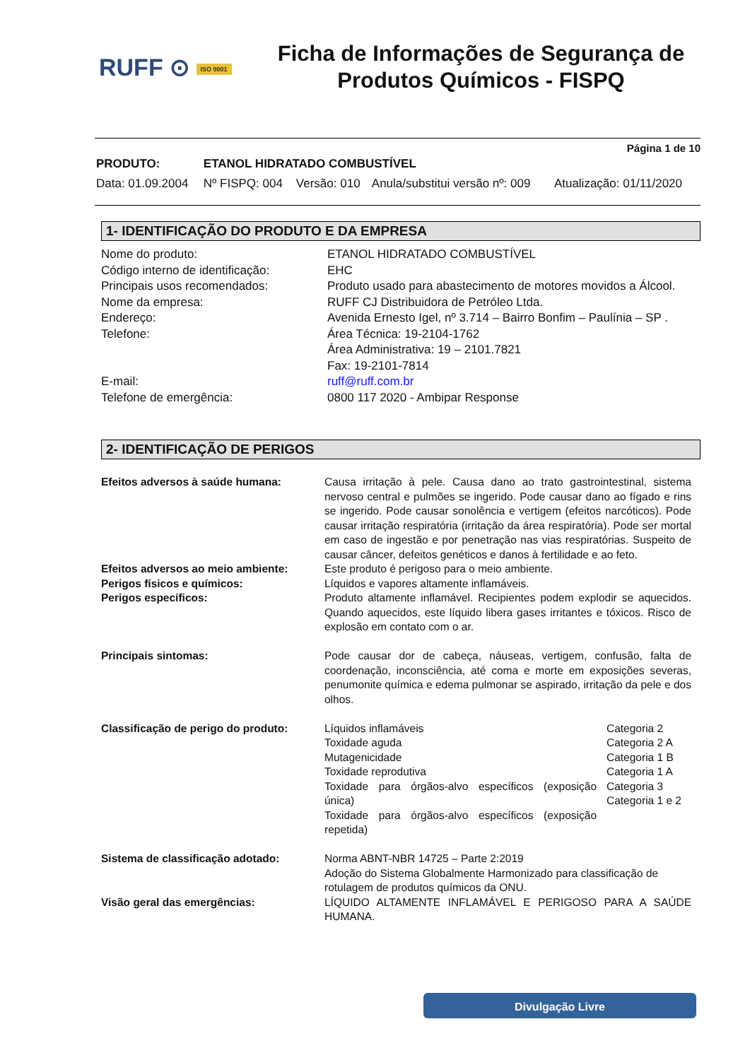RUFF ⊙ ISO 9001
Ficha de Informações de Segurança de Produtos Químicos - FISPQ
Página 1 de 10
| PRODUTO: | ETANOL HIDRATADO COMBUSTÍVEL | | | |
| Data: 01.09.2004 | Nº FISPQ: 004 | Versão: 010 | Anula/substitui versão nº: 009 | Atualização: 01/11/2020 |
1- IDENTIFICAÇÃO DO PRODUTO E DA EMPRESA
| Nome do produto: | ETANOL HIDRATADO COMBUSTÍVEL |
| Código interno de identificação: | EHC |
| Principais usos recomendados: | Produto usado para abastecimento de motores movidos a Álcool. |
| Nome da empresa: | RUFF CJ Distribuidora de Petróleo Ltda. |
| Endereço: | Avenida Ernesto Igel, nº 3.714 – Bairro Bonfim – Paulínia – SP . |
| Telefone: | Área Técnica: 19-2104-1762 Área Administrativa: 19 – 2101.7821 Fax: 19-2101-7814 |
| E-mail: | ruff@ruff.com.br |
| Telefone de emergência: | 0800 117 2020 - Ambipar Response |
2- IDENTIFICAÇÃO DE PERIGOS
| Efeitos adversos à saúde humana: | Causa irritação à pele. Causa dano ao trato gastrointestinal, sistema nervoso central e pulmões se ingerido. Pode causar dano ao fígado e rins se ingerido. Pode causar sonolência e vertigem (efeitos narcóticos). Pode causar irritação respiratória (irritação da área respiratória). Pode ser mortal em caso de ingestão e por penetração nas vias respiratórias. Suspeito de causar câncer, defeitos genéticos e danos à fertilidade e ao feto. | |
| Efeitos adversos ao meio ambiente: | Este produto é perigoso para o meio ambiente. | |
| Perigos físicos e químicos: | Líquidos e vapores altamente inflamáveis. | |
| Perigos específicos: | Produto altamente inflamável. Recipientes podem explodir se aquecidos. Quando aquecidos, este líquido libera gases irritantes e tóxicos. Risco de explosão em contato com o ar. | |
| Principais sintomas: | Pode causar dor de cabeça, náuseas, vertigem, confusão, falta de coordenação, inconsciência, até coma e morte em exposições severas, penumonite química e edema pulmonar se aspirado, irritação da pele e dos olhos. | |
| Classificação de perigo do produto: | Líquidos inflamáveis Toxidade aguda Mutagenicidade Toxidade reprodutiva Toxidade para órgãos-alvo específicos (exposição única) Toxidade para órgãos-alvo específicos (exposição repetida) | Categoria 2 Categoria 2 A Categoria 1 B Categoria 1 A Categoria 3 Categoria 1 e 2 |
| Sistema de classificação adotado: | Norma ABNT-NBR 14725 – Parte 2:2019 Adoção do Sistema Globalmente Harmonizado para classificação de rotulagem de produtos químicos da ONU. | |
| Visão geral das emergências: | LÍQUIDO ALTAMENTE INFLAMÁVEL E PERIGOSO PARA A SAÚDE HUMANA. | |
Divulgação Livre